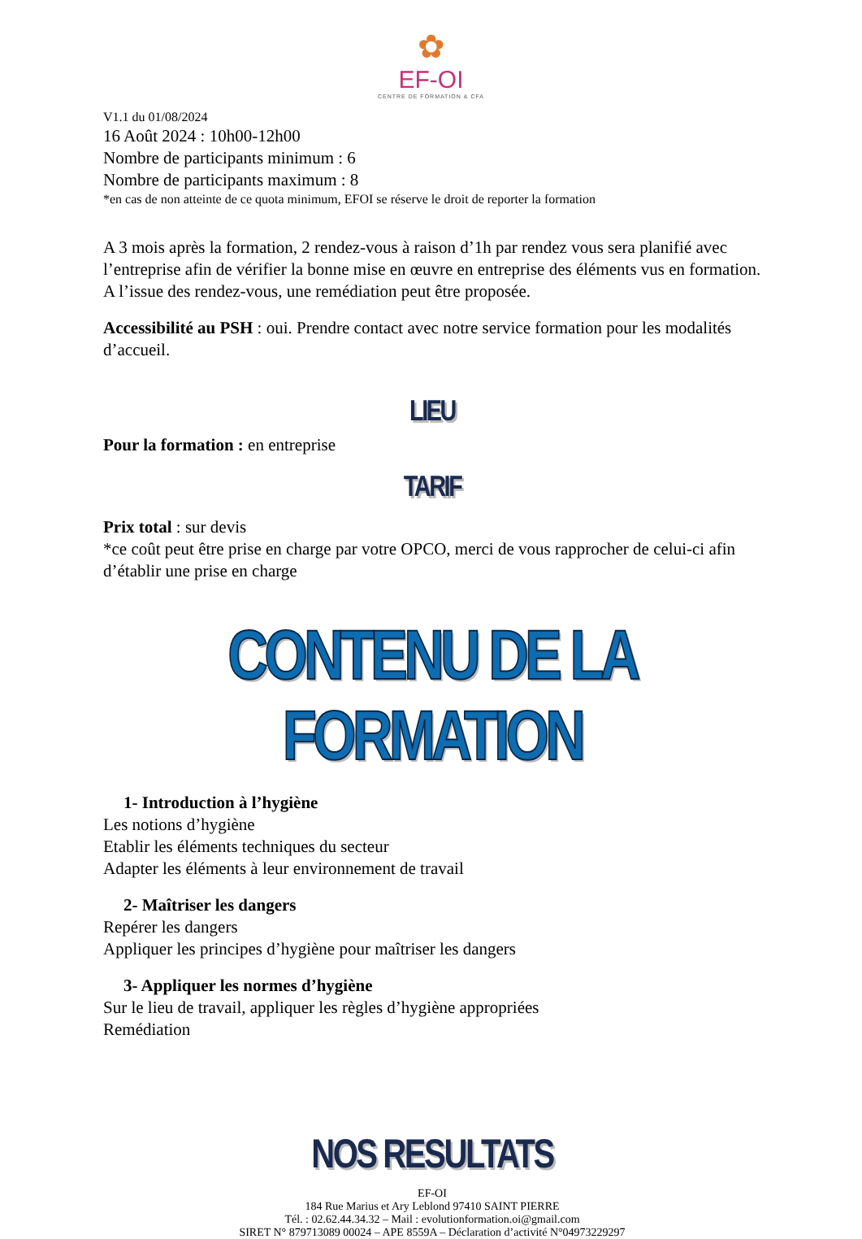✿
EF-OI
CENTRE DE FORMATION & CFA
V1.1 du 01/08/2024
16 Août 2024 : 10h00-12h00
Nombre de participants minimum : 6
Nombre de participants maximum : 8
*en cas de non atteinte de ce quota minimum, EFOI se réserve le droit de reporter la formation
A 3 mois après la formation, 2 rendez-vous à raison d’1h par rendez vous sera planifié avec l’entreprise afin de vérifier la bonne mise en œuvre en entreprise des éléments vus en formation. A l’issue des rendez-vous, une remédiation peut être proposée.
Accessibilité au PSH : oui. Prendre contact avec notre service formation pour les modalités d’accueil.
LIEU
Pour la formation : en entreprise
TARIF
Prix total : sur devis
*ce coût peut être prise en charge par votre OPCO, merci de vous rapprocher de celui-ci afin d’établir une prise en charge
CONTENU DE LA FORMATION
1- Introduction à l’hygiène
Les notions d’hygiène
Etablir les éléments techniques du secteur
Adapter les éléments à leur environnement de travail
2- Maîtriser les dangers
Repérer les dangers
Appliquer les principes d’hygiène pour maîtriser les dangers
3- Appliquer les normes d’hygiène
Sur le lieu de travail, appliquer les règles d’hygiène appropriées
Remédiation
NOS RESULTATS
EF-OI
184 Rue Marius et Ary Leblond 97410 SAINT PIERRE
Tél. : 02.62.44.34.32 – Mail : evolutionformation.oi@gmail.com
SIRET N° 879713089 00024 – APE 8559A – Déclaration d’activité N°04973229297